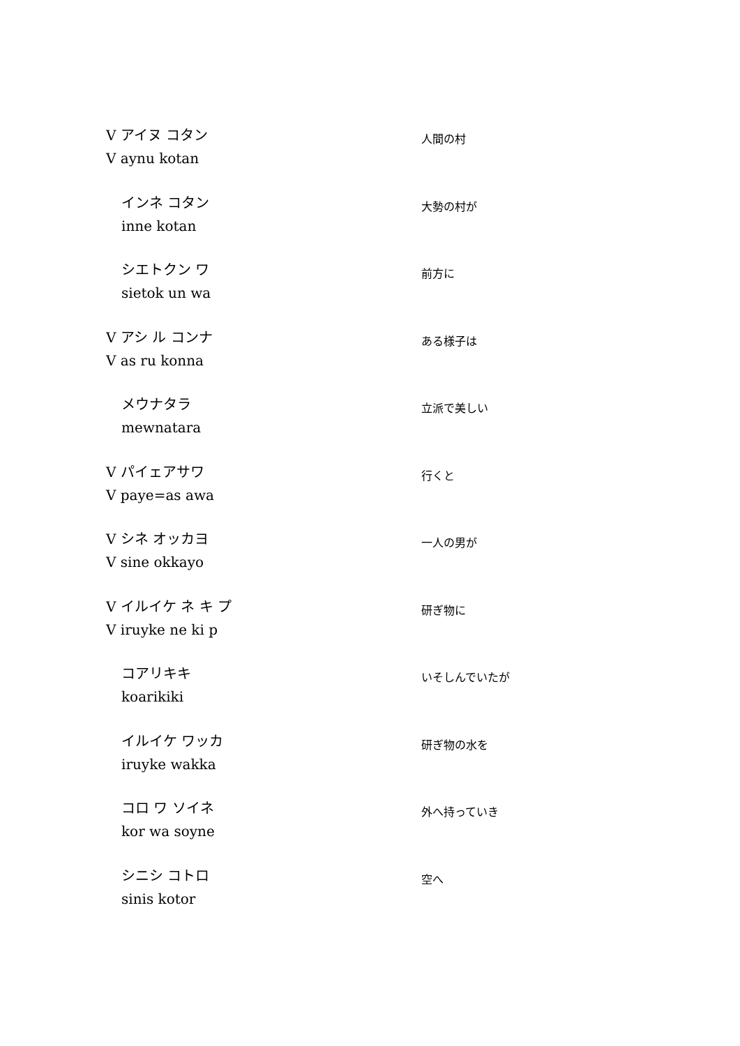V アイヌ コタン
V aynu kotan
人間の村
インネ コタン
inne kotan
大勢の村が
シエトクン ワ
sietok un wa
前方に
V アシ ル コンナ
V as ru konna
ある様子は
メウナタラ
mewnatara
立派で美しい
V パイェアサワ
V paye=as awa
行くと
V シネ オッカヨ
V sine okkayo
一人の男が
V イルイケ ネ キ プ
V iruyke ne ki p
研ぎ物に
コアリキキ
koarikiki
いそしんでいたが
イルイケ ワッカ
iruyke wakka
研ぎ物の水を
コロ ワ ソイネ
kor wa soyne
外へ持っていき
シニシ コトロ
sinis kotor
空へ